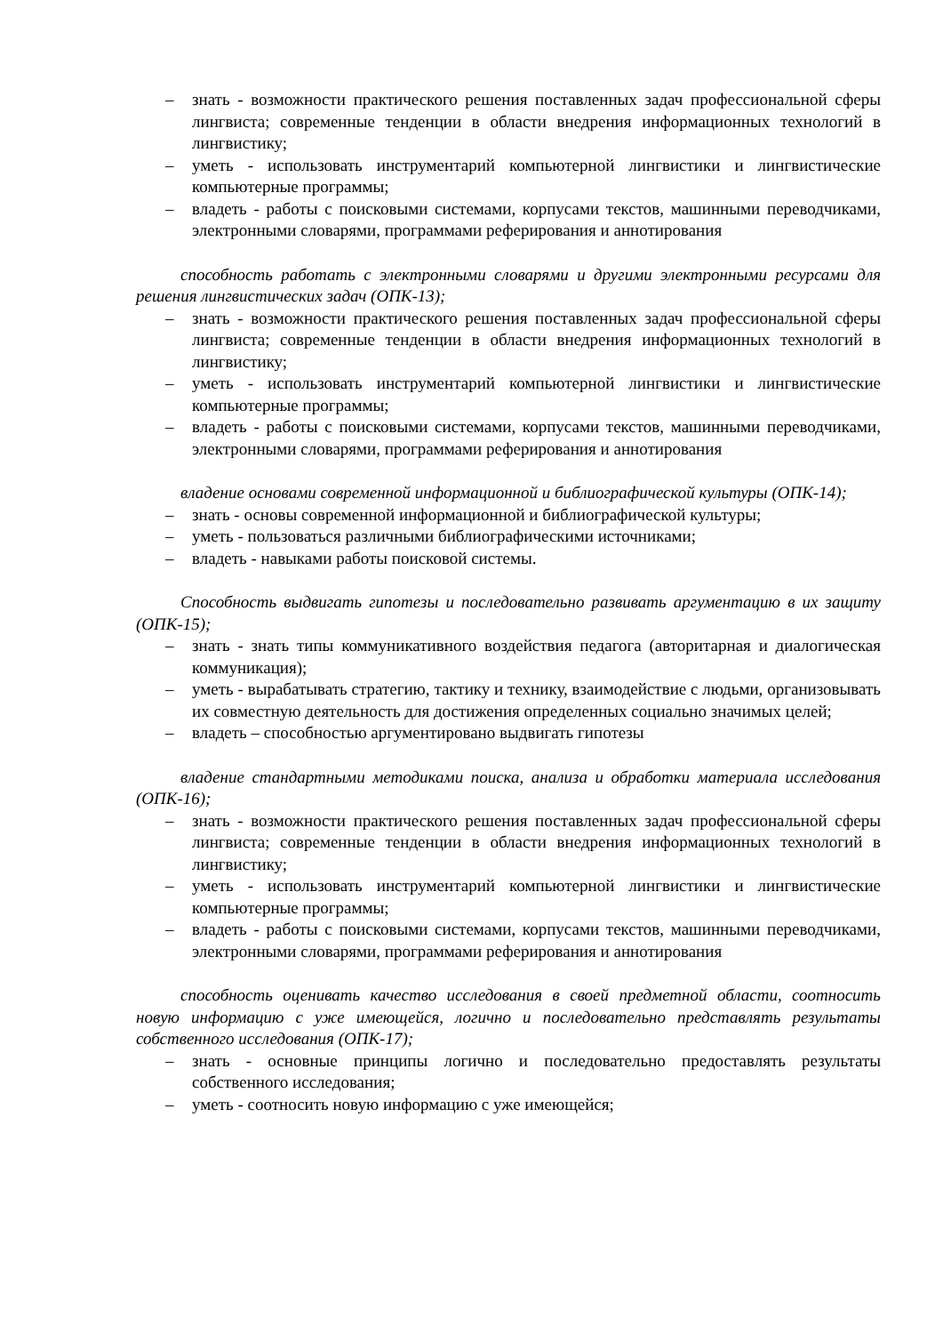– знать - возможности практического решения поставленных задач профессиональной сферы лингвиста; современные тенденции в области внедрения информационных технологий в лингвистику;
– уметь - использовать инструментарий компьютерной лингвистики и лингвистические компьютерные программы;
– владеть - работы с поисковыми системами, корпусами текстов, машинными переводчиками, электронными словарями, программами реферирования и аннотирования
способность работать с электронными словарями и другими электронными ресурсами для решения лингвистических задач (ОПК-13);
– знать - возможности практического решения поставленных задач профессиональной сферы лингвиста; современные тенденции в области внедрения информационных технологий в лингвистику;
– уметь - использовать инструментарий компьютерной лингвистики и лингвистические компьютерные программы;
– владеть - работы с поисковыми системами, корпусами текстов, машинными переводчиками, электронными словарями, программами реферирования и аннотирования
владение основами современной информационной и библиографической культуры (ОПК-14);
– знать - основы современной информационной и библиографической культуры;
– уметь - пользоваться различными библиографическими источниками;
– владеть - навыками работы поисковой системы.
Способность выдвигать гипотезы и последовательно развивать аргументацию в их защиту (ОПК-15);
– знать - знать типы коммуникативного воздействия педагога (авторитарная и диалогическая коммуникация);
– уметь - вырабатывать стратегию, тактику и технику, взаимодействие с людьми, организовывать их совместную деятельность для достижения определенных социально значимых целей;
– владеть – способностью аргументировано выдвигать гипотезы
владение стандартными методиками поиска, анализа и обработки материала исследования (ОПК-16);
– знать - возможности практического решения поставленных задач профессиональной сферы лингвиста; современные тенденции в области внедрения информационных технологий в лингвистику;
– уметь - использовать инструментарий компьютерной лингвистики и лингвистические компьютерные программы;
– владеть - работы с поисковыми системами, корпусами текстов, машинными переводчиками, электронными словарями, программами реферирования и аннотирования
способность оценивать качество исследования в своей предметной области, соотносить новую информацию с уже имеющейся, логично и последовательно представлять результаты собственного исследования (ОПК-17);
– знать - основные принципы логично и последовательно предоставлять результаты собственного исследования;
– уметь - соотносить новую информацию с уже имеющейся;